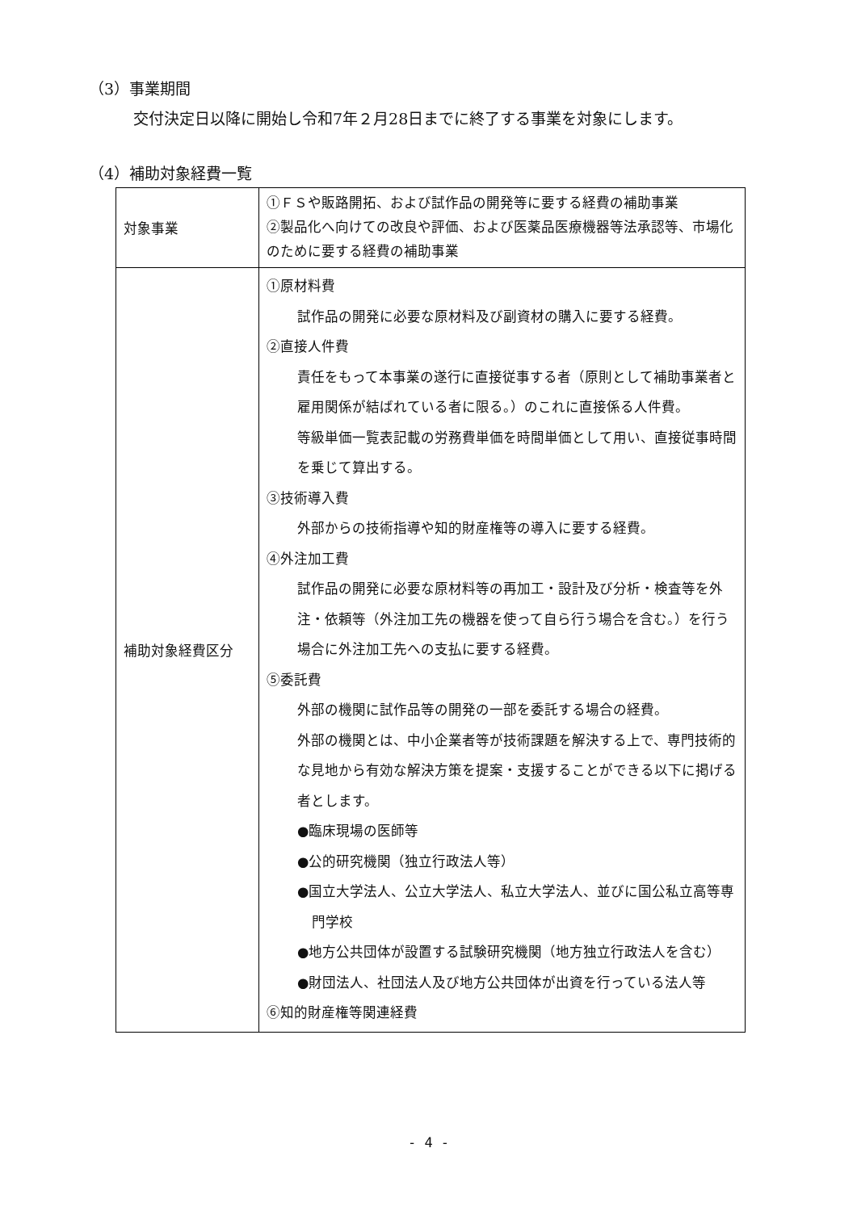（3）事業期間
交付決定日以降に開始し令和7年２月28日までに終了する事業を対象にします。
（4）補助対象経費一覧
| 対象事業 | ①ＦＳや販路開拓、および試作品の開発等に要する経費の補助事業 ②製品化へ向けての改良や評価、および医薬品医療機器等法承認等、市場化のために要する経費の補助事業 |
| 補助対象経費区分 | ①原材料費 試作品の開発に必要な原材料及び副資材の購入に要する経費。 ②直接人件費 責任をもって本事業の遂行に直接従事する者（原則として補助事業者と雇用関係が結ばれている者に限る。）のこれに直接係る人件費。 等級単価一覧表記載の労務費単価を時間単価として用い、直接従事時間を乗じて算出する。 ③技術導入費 外部からの技術指導や知的財産権等の導入に要する経費。 ④外注加工費 試作品の開発に必要な原材料等の再加工・設計及び分析・検査等を外注・依頼等（外注加工先の機器を使って自ら行う場合を含む。）を行う場合に外注加工先への支払に要する経費。 ⑤委託費 外部の機関に試作品等の開発の一部を委託する場合の経費。 外部の機関とは、中小企業者等が技術課題を解決する上で、専門技術的な見地から有効な解決方策を提案・支援することができる以下に掲げる者とします。 ●臨床現場の医師等 ●公的研究機関（独立行政法人等） ●国立大学法人、公立大学法人、私立大学法人、並びに国公私立高等専門学校 ●地方公共団体が設置する試験研究機関（地方独立行政法人を含む） ●財団法人、社団法人及び地方公共団体が出資を行っている法人等 ⑥知的財産権等関連経費 |
- 4 -